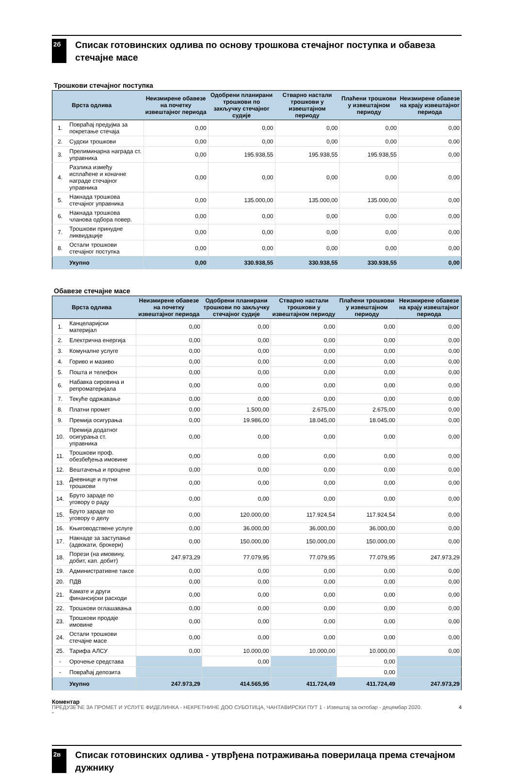2б
Списак готовинских одлива по основу трошкова стечајног поступка и обавеза стечајне масе
Трошкови стечајног поступка
| Врста одлива | | Неизмирене обавезе на почетку извештајног периода | Одобрени планирани трошкови по закључку стечајног судије | Стварно настали трошкови у извештајном периоду | Плаћени трошкови у извештајном периоду | Неизмирене обавезе на крају извештајног периода |
| --- | --- | --- | --- | --- | --- | --- |
| 1. | Повраћај предујма за покретање стечаја | 0,00 | 0,00 | 0,00 | 0,00 | 0,00 |
| 2. | Судски трошкови | 0,00 | 0,00 | 0,00 | 0,00 | 0,00 |
| 3. | Прелиминарна награда ст. управника | 0,00 | 195.938,55 | 195.938,55 | 195.938,55 | 0,00 |
| 4. | Разлика између исплаћене и коначне награде стечајног управника | 0,00 | 0,00 | 0,00 | 0,00 | 0,00 |
| 5. | Накнада трошкова стечајног управника | 0,00 | 135.000,00 | 135.000,00 | 135.000,00 | 0,00 |
| 6. | Накнада трошкова чланова одбора повер. | 0,00 | 0,00 | 0,00 | 0,00 | 0,00 |
| 7. | Трошкови принудне ликвидације | 0,00 | 0,00 | 0,00 | 0,00 | 0,00 |
| 8. | Остали трошкови стечајног поступка | 0,00 | 0,00 | 0,00 | 0,00 | 0,00 |
| | Укупно | 0,00 | 330.938,55 | 330.938,55 | 330.938,55 | 0,00 |
Обавезе стечајне масе
| Врста одлива | | Неизмирене обавезе на почетку извештајног периода | Одобрени планирани трошкови по закључку стечајног судије | Стварно настали трошкови у извештајном периоду | Плаћени трошкови у извештајном периоду | Неизмирене обавезе на крају извештајног периода |
| --- | --- | --- | --- | --- | --- | --- |
| 1. | Канцеларијски материјал | 0,00 | 0,00 | 0,00 | 0,00 | 0,00 |
| 2. | Електрична енергија | 0,00 | 0,00 | 0,00 | 0,00 | 0,00 |
| 3. | Комуналне услуге | 0,00 | 0,00 | 0,00 | 0,00 | 0,00 |
| 4. | Гориво и мазиво | 0,00 | 0,00 | 0,00 | 0,00 | 0,00 |
| 5. | Пошта и телефон | 0,00 | 0,00 | 0,00 | 0,00 | 0,00 |
| 6. | Набавка сировина и репроматеријала | 0,00 | 0,00 | 0,00 | 0,00 | 0,00 |
| 7. | Текуће одржавање | 0,00 | 0,00 | 0,00 | 0,00 | 0,00 |
| 8. | Платни промет | 0,00 | 1.500,00 | 2.675,00 | 2.675,00 | 0,00 |
| 9. | Премија осигурања | 0,00 | 19.986,00 | 18.045,00 | 18.045,00 | 0,00 |
| 10. | Премија додатног осигурања ст. управника | 0,00 | 0,00 | 0,00 | 0,00 | 0,00 |
| 11. | Трошкови проф. обезбеђења имовине | 0,00 | 0,00 | 0,00 | 0,00 | 0,00 |
| 12. | Вештачења и процене | 0,00 | 0,00 | 0,00 | 0,00 | 0,00 |
| 13. | Дневнице и путни трошкови | 0,00 | 0,00 | 0,00 | 0,00 | 0,00 |
| 14. | Бруто зараде по уговору о раду | 0,00 | 0,00 | 0,00 | 0,00 | 0,00 |
| 15. | Бруто зараде по уговору о делу | 0,00 | 120.000,00 | 117.924,54 | 117.924,54 | 0,00 |
| 16. | Књиговодствене услуге | 0,00 | 36.000,00 | 36.000,00 | 36.000,00 | 0,00 |
| 17. | Накнаде за заступање (адвокати, брокери) | 0,00 | 150.000,00 | 150.000,00 | 150.000,00 | 0,00 |
| 18. | Порези (на имовину, добит, кап. добит) | 247.973,29 | 77.079,95 | 77.079,95 | 77.079,95 | 247.973,29 |
| 19. | Административне таксе | 0,00 | 0,00 | 0,00 | 0,00 | 0,00 |
| 20. | ПДВ | 0,00 | 0,00 | 0,00 | 0,00 | 0,00 |
| 21. | Камате и други финансијски расходи | 0,00 | 0,00 | 0,00 | 0,00 | 0,00 |
| 22. | Трошкови оглашавања | 0,00 | 0,00 | 0,00 | 0,00 | 0,00 |
| 23. | Трошкови продаје имовине | 0,00 | 0,00 | 0,00 | 0,00 | 0,00 |
| 24. | Остали трошкови стечајне масе | 0,00 | 0,00 | 0,00 | 0,00 | 0,00 |
| 25. | Тарифа АЛСУ | 0,00 | 10.000,00 | 10.000,00 | 10.000,00 | 0,00 |
| - | Орочење средстава | | 0,00 | | 0,00 | |
| - | Повраћај депозита | | | | 0,00 | |
| | Укупно | 247.973,29 | 414.565,95 | 411.724,49 | 411.724,49 | 247.973,29 |
Коментар
-
2в
Списак готовинских одлива - утврђена потраживања поверилаца према стечајном дужнику
ПРЕДУЗЕЋЕ ЗА ПРОМЕТ И УСЛУГЕ ФИДЕЛИНКА - НЕКРЕТНИНЕ ДОО СУБОТИЦА, ЧАНТАВИРСКИ ПУТ 1 - Извештај за октобар - децембар 2020. 4